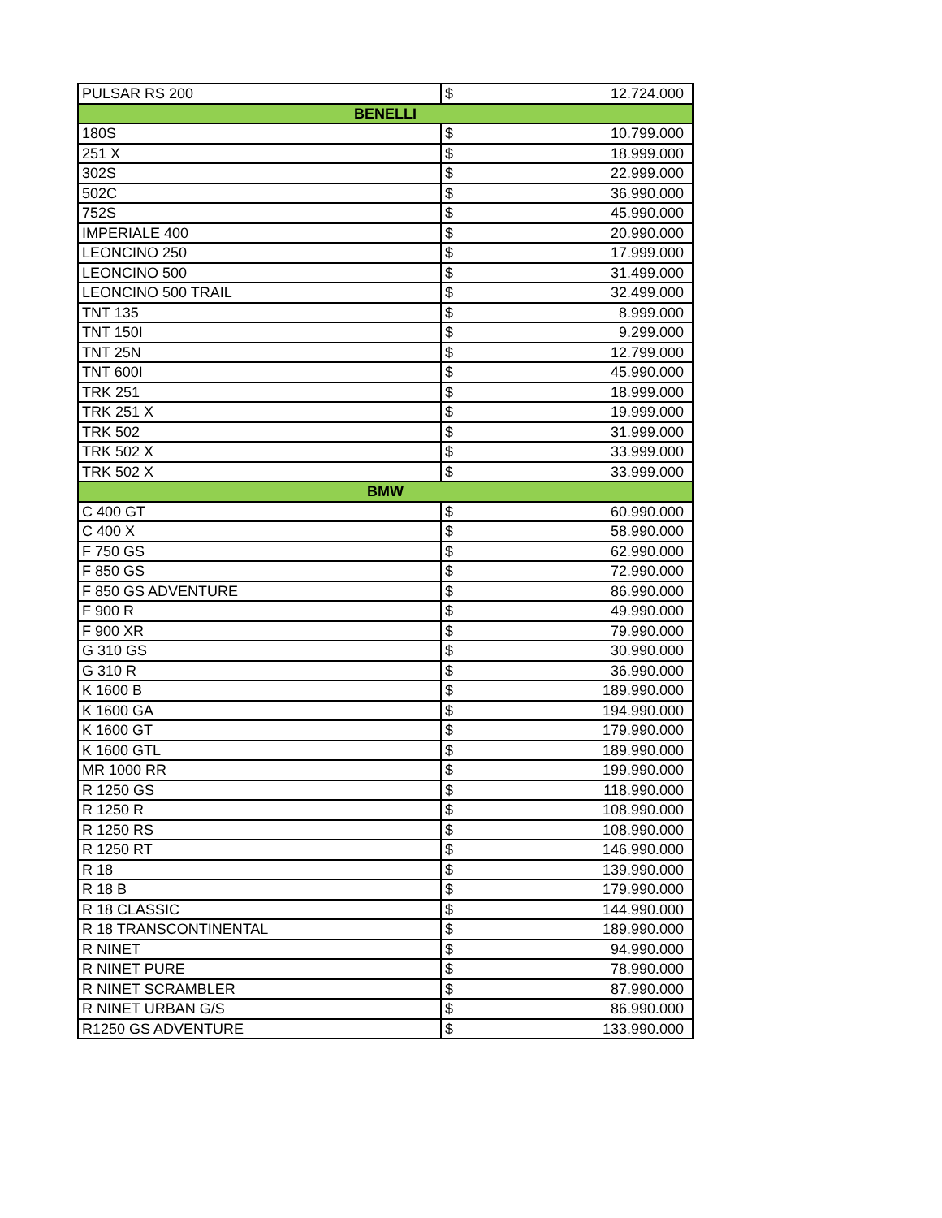| PULSAR RS 200 | $ | 12.724.000 |
| BENELLI | | |
| 180S | $ | 10.799.000 |
| 251 X | $ | 18.999.000 |
| 302S | $ | 22.999.000 |
| 502C | $ | 36.990.000 |
| 752S | $ | 45.990.000 |
| IMPERIALE 400 | $ | 20.990.000 |
| LEONCINO 250 | $ | 17.999.000 |
| LEONCINO 500 | $ | 31.499.000 |
| LEONCINO 500 TRAIL | $ | 32.499.000 |
| TNT 135 | $ | 8.999.000 |
| TNT 150I | $ | 9.299.000 |
| TNT 25N | $ | 12.799.000 |
| TNT 600I | $ | 45.990.000 |
| TRK 251 | $ | 18.999.000 |
| TRK 251 X | $ | 19.999.000 |
| TRK 502 | $ | 31.999.000 |
| TRK 502 X | $ | 33.999.000 |
| TRK 502 X | $ | 33.999.000 |
| BMW | | |
| C 400 GT | $ | 60.990.000 |
| C 400 X | $ | 58.990.000 |
| F 750 GS | $ | 62.990.000 |
| F 850 GS | $ | 72.990.000 |
| F 850 GS ADVENTURE | $ | 86.990.000 |
| F 900 R | $ | 49.990.000 |
| F 900 XR | $ | 79.990.000 |
| G 310 GS | $ | 30.990.000 |
| G 310 R | $ | 36.990.000 |
| K 1600 B | $ | 189.990.000 |
| K 1600 GA | $ | 194.990.000 |
| K 1600 GT | $ | 179.990.000 |
| K 1600 GTL | $ | 189.990.000 |
| MR 1000 RR | $ | 199.990.000 |
| R 1250 GS | $ | 118.990.000 |
| R 1250 R | $ | 108.990.000 |
| R 1250 RS | $ | 108.990.000 |
| R 1250 RT | $ | 146.990.000 |
| R 18 | $ | 139.990.000 |
| R 18 B | $ | 179.990.000 |
| R 18 CLASSIC | $ | 144.990.000 |
| R 18 TRANSCONTINENTAL | $ | 189.990.000 |
| R NINET | $ | 94.990.000 |
| R NINET PURE | $ | 78.990.000 |
| R NINET SCRAMBLER | $ | 87.990.000 |
| R NINET URBAN G/S | $ | 86.990.000 |
| R1250 GS ADVENTURE | $ | 133.990.000 |